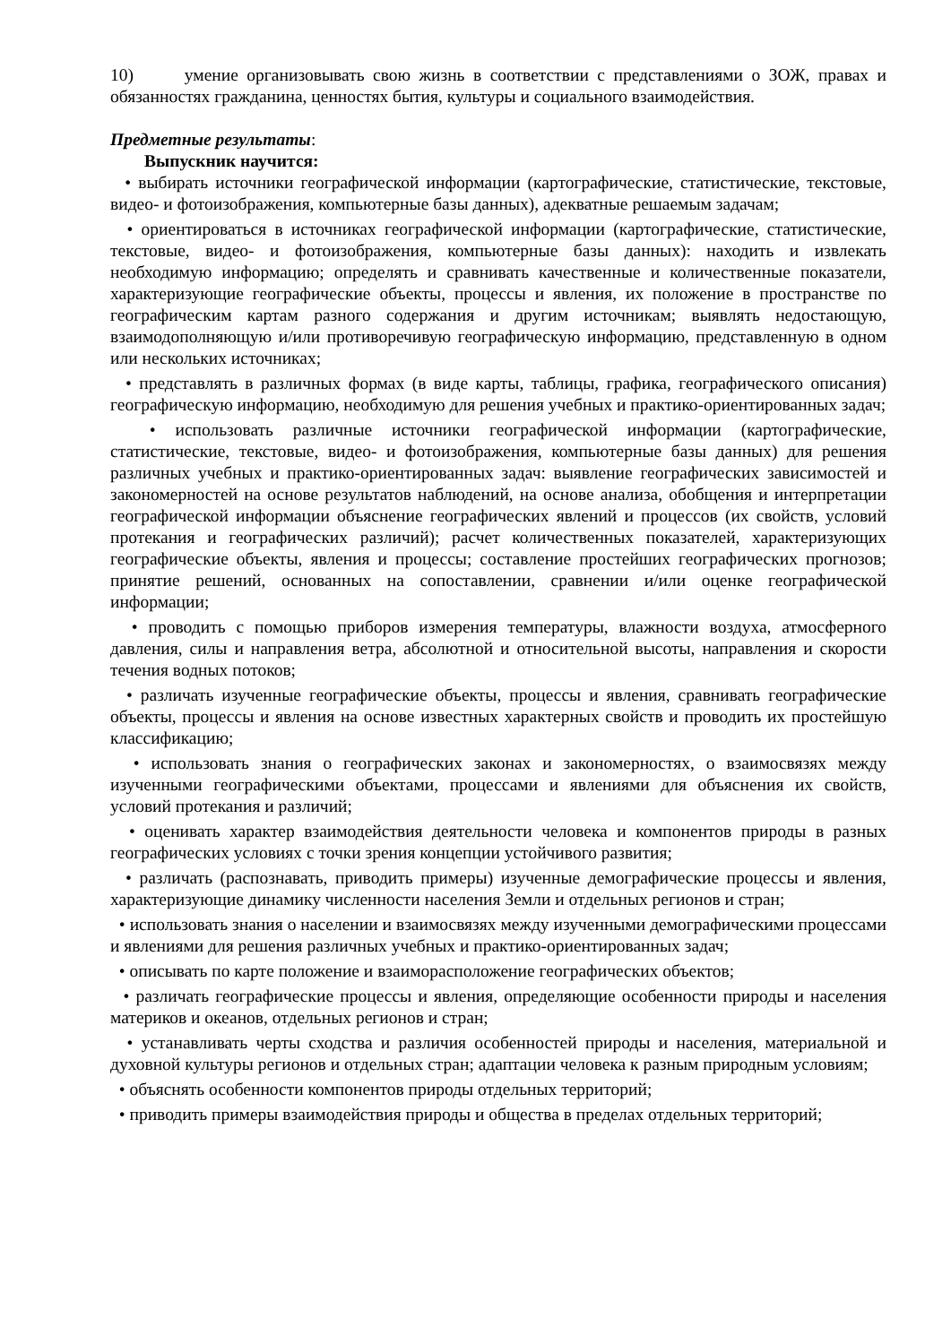10) умение организовывать свою жизнь в соответствии с представлениями о ЗОЖ, правах и обязанностях гражданина, ценностях бытия, культуры и социального взаимодействия.
Предметные результаты:
Выпускник научится:
• выбирать источники географической информации (картографические, статистические, текстовые, видео- и фотоизображения, компьютерные базы данных), адекватные решаемым задачам;
• ориентироваться в источниках географической информации (картографические, статистические, текстовые, видео- и фотоизображения, компьютерные базы данных): находить и извлекать необходимую информацию; определять и сравнивать качественные и количественные показатели, характеризующие географические объекты, процессы и явления, их положение в пространстве по географическим картам разного содержания и другим источникам; выявлять недостающую, взаимодополняющую и/или противоречивую географическую информацию, представленную в одном или нескольких источниках;
• представлять в различных формах (в виде карты, таблицы, графика, географического описания) географическую информацию, необходимую для решения учебных и практико-ориентированных задач;
• использовать различные источники географической информации (картографические, статистические, текстовые, видео- и фотоизображения, компьютерные базы данных) для решения различных учебных и практико-ориентированных задач: выявление географических зависимостей и закономерностей на основе результатов наблюдений, на основе анализа, обобщения и интерпретации географической информации объяснение географических явлений и процессов (их свойств, условий протекания и географических различий); расчет количественных показателей, характеризующих географические объекты, явления и процессы; составление простейших географических прогнозов; принятие решений, основанных на сопоставлении, сравнении и/или оценке географической информации;
• проводить с помощью приборов измерения температуры, влажности воздуха, атмосферного давления, силы и направления ветра, абсолютной и относительной высоты, направления и скорости течения водных потоков;
• различать изученные географические объекты, процессы и явления, сравнивать географические объекты, процессы и явления на основе известных характерных свойств и проводить их простейшую классификацию;
• использовать знания о географических законах и закономерностях, о взаимосвязях между изученными географическими объектами, процессами и явлениями для объяснения их свойств, условий протекания и различий;
• оценивать характер взаимодействия деятельности человека и компонентов природы в разных географических условиях с точки зрения концепции устойчивого развития;
• различать (распознавать, приводить примеры) изученные демографические процессы и явления, характеризующие динамику численности населения Земли и отдельных регионов и стран;
• использовать знания о населении и взаимосвязях между изученными демографическими процессами и явлениями для решения различных учебных и практико-ориентированных задач;
• описывать по карте положение и взаиморасположение географических объектов;
• различать географические процессы и явления, определяющие особенности природы и населения материков и океанов, отдельных регионов и стран;
• устанавливать черты сходства и различия особенностей природы и населения, материальной и духовной культуры регионов и отдельных стран; адаптации человека к разным природным условиям;
• объяснять особенности компонентов природы отдельных территорий;
• приводить примеры взаимодействия природы и общества в пределах отдельных территорий;